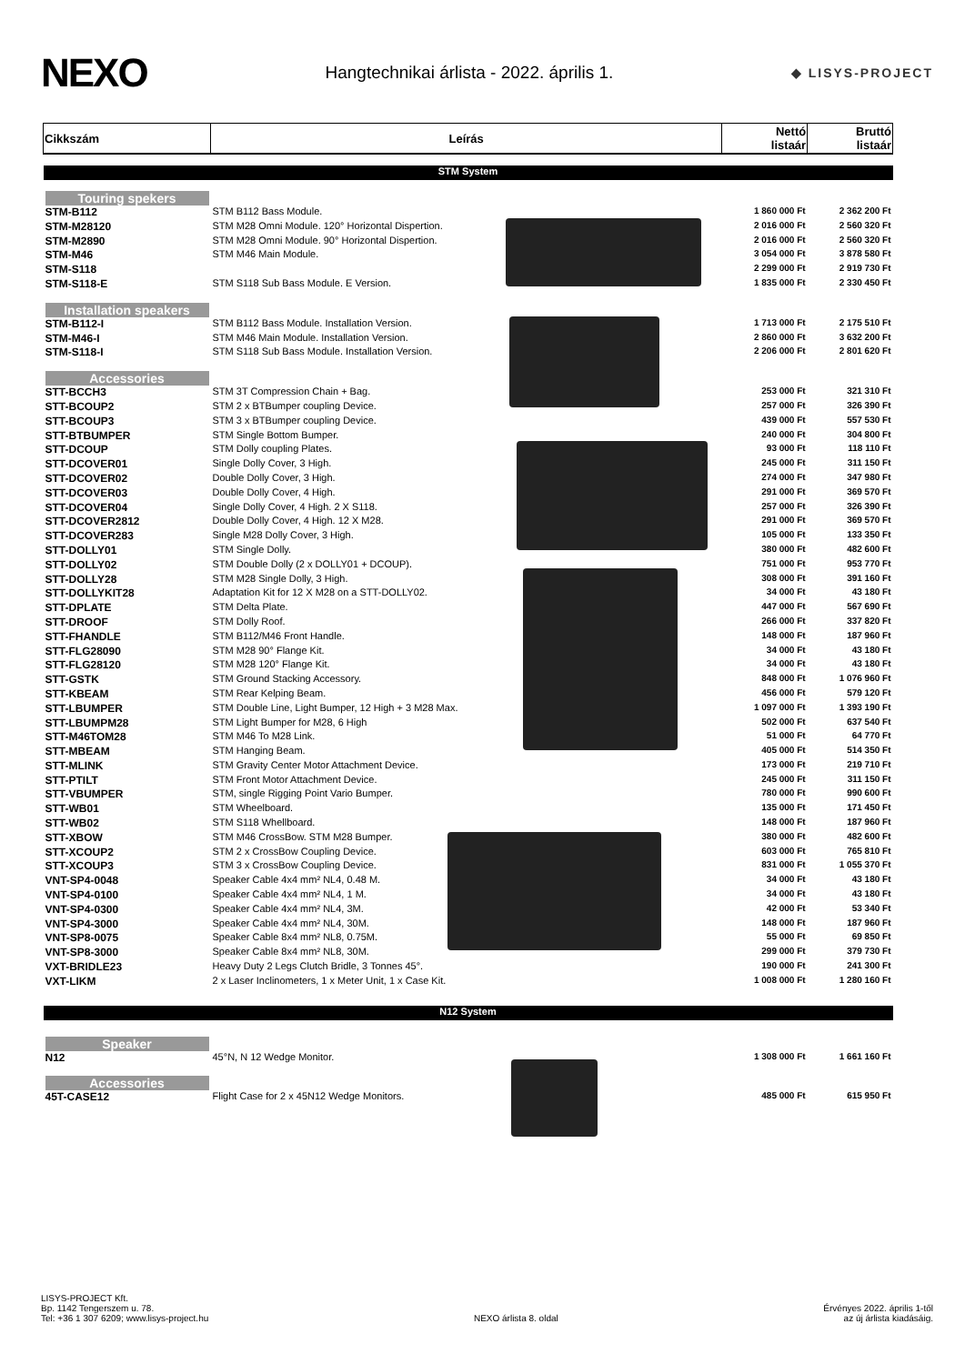NEXO
Hangtechnikai árlista - 2022. április 1.
◆ LISYS-PROJECT
| Cikkszám | Leírás | Nettó listaár | Bruttó listaár |
| --- | --- | --- | --- |
| STM System | | | |
| Touring spekers | | | |
| STM-B112 | STM B112 Bass Module. | 1 860 000 Ft | 2 362 200 Ft |
| STM-M28120 | STM M28 Omni Module. 120° Horizontal Dispertion. | 2 016 000 Ft | 2 560 320 Ft |
| STM-M2890 | STM M28 Omni Module. 90° Horizontal Dispertion. | 2 016 000 Ft | 2 560 320 Ft |
| STM-M46 | STM M46 Main Module. | 3 054 000 Ft | 3 878 580 Ft |
| STM-S118 | | 2 299 000 Ft | 2 919 730 Ft |
| STM-S118-E | STM S118 Sub Bass Module. E Version. | 1 835 000 Ft | 2 330 450 Ft |
| Installation speakers | | | |
| STM-B112-I | STM B112 Bass Module. Installation Version. | 1 713 000 Ft | 2 175 510 Ft |
| STM-M46-I | STM M46 Main Module. Installation Version. | 2 860 000 Ft | 3 632 200 Ft |
| STM-S118-I | STM S118 Sub Bass Module. Installation Version. | 2 206 000 Ft | 2 801 620 Ft |
| Accessories | | | |
| STT-BCCH3 | STM 3T Compression Chain + Bag. | 253 000 Ft | 321 310 Ft |
| STT-BCOUP2 | STM 2 x BTBumper coupling Device. | 257 000 Ft | 326 390 Ft |
| STT-BCOUP3 | STM 3 x BTBumper coupling Device. | 439 000 Ft | 557 530 Ft |
| STT-BTBUMPER | STM Single Bottom Bumper. | 240 000 Ft | 304 800 Ft |
| STT-DCOUP | STM Dolly coupling Plates. | 93 000 Ft | 118 110 Ft |
| STT-DCOVER01 | Single Dolly Cover, 3 High. | 245 000 Ft | 311 150 Ft |
| STT-DCOVER02 | Double Dolly Cover, 3 High. | 274 000 Ft | 347 980 Ft |
| STT-DCOVER03 | Double Dolly Cover, 4 High. | 291 000 Ft | 369 570 Ft |
| STT-DCOVER04 | Single Dolly Cover, 4 High. 2 X S118. | 257 000 Ft | 326 390 Ft |
| STT-DCOVER2812 | Double Dolly Cover, 4 High. 12 X M28. | 291 000 Ft | 369 570 Ft |
| STT-DCOVER283 | Single M28 Dolly Cover, 3 High. | 105 000 Ft | 133 350 Ft |
| STT-DOLLY01 | STM Single Dolly. | 380 000 Ft | 482 600 Ft |
| STT-DOLLY02 | STM Double Dolly (2 x DOLLY01 + DCOUP). | 751 000 Ft | 953 770 Ft |
| STT-DOLLY28 | STM M28 Single Dolly, 3 High. | 308 000 Ft | 391 160 Ft |
| STT-DOLLYKIT28 | Adaptation Kit for 12 X M28 on a STT-DOLLY02. | 34 000 Ft | 43 180 Ft |
| STT-DPLATE | STM Delta Plate. | 447 000 Ft | 567 690 Ft |
| STT-DROOF | STM Dolly Roof. | 266 000 Ft | 337 820 Ft |
| STT-FHANDLE | STM B112/M46 Front Handle. | 148 000 Ft | 187 960 Ft |
| STT-FLG28090 | STM M28 90° Flange Kit. | 34 000 Ft | 43 180 Ft |
| STT-FLG28120 | STM M28 120° Flange Kit. | 34 000 Ft | 43 180 Ft |
| STT-GSTK | STM Ground Stacking Accessory. | 848 000 Ft | 1 076 960 Ft |
| STT-KBEAM | STM Rear Kelping Beam. | 456 000 Ft | 579 120 Ft |
| STT-LBUMPER | STM Double Line, Light Bumper, 12 High + 3 M28 Max. | 1 097 000 Ft | 1 393 190 Ft |
| STT-LBUMPM28 | STM Light Bumper for M28, 6 High | 502 000 Ft | 637 540 Ft |
| STT-M46TOM28 | STM M46 To M28 Link. | 51 000 Ft | 64 770 Ft |
| STT-MBEAM | STM Hanging Beam. | 405 000 Ft | 514 350 Ft |
| STT-MLINK | STM Gravity Center Motor Attachment Device. | 173 000 Ft | 219 710 Ft |
| STT-PTILT | STM Front Motor Attachment Device. | 245 000 Ft | 311 150 Ft |
| STT-VBUMPER | STM, single Rigging Point Vario Bumper. | 780 000 Ft | 990 600 Ft |
| STT-WB01 | STM Wheelboard. | 135 000 Ft | 171 450 Ft |
| STT-WB02 | STM S118 Whellboard. | 148 000 Ft | 187 960 Ft |
| STT-XBOW | STM M46 CrossBow. STM M28 Bumper. | 380 000 Ft | 482 600 Ft |
| STT-XCOUP2 | STM 2 x CrossBow Coupling Device. | 603 000 Ft | 765 810 Ft |
| STT-XCOUP3 | STM 3 x CrossBow Coupling Device. | 831 000 Ft | 1 055 370 Ft |
| VNT-SP4-0048 | Speaker Cable 4x4 mm² NL4, 0.48 M. | 34 000 Ft | 43 180 Ft |
| VNT-SP4-0100 | Speaker Cable 4x4 mm² NL4, 1 M. | 34 000 Ft | 43 180 Ft |
| VNT-SP4-0300 | Speaker Cable 4x4 mm² NL4, 3M. | 42 000 Ft | 53 340 Ft |
| VNT-SP4-3000 | Speaker Cable 4x4 mm² NL4, 30M. | 148 000 Ft | 187 960 Ft |
| VNT-SP8-0075 | Speaker Cable 8x4 mm² NL8, 0.75M. | 55 000 Ft | 69 850 Ft |
| VNT-SP8-3000 | Speaker Cable 8x4 mm² NL8, 30M. | 299 000 Ft | 379 730 Ft |
| VXT-BRIDLE23 | Heavy Duty 2 Legs Clutch Bridle, 3 Tonnes 45°. | 190 000 Ft | 241 300 Ft |
| VXT-LIKM | 2 x Laser Inclinometers, 1 x Meter Unit, 1 x Case Kit. | 1 008 000 Ft | 1 280 160 Ft |
| N12 System | | | |
| Speaker | | | |
| N12 | 45°N, N 12 Wedge Monitor. | 1 308 000 Ft | 1 661 160 Ft |
| Accessories | | | |
| 45T-CASE12 | Flight Case for 2 x 45N12 Wedge Monitors. | 485 000 Ft | 615 950 Ft |
LISYS-PROJECT Kft.
Bp. 1142 Tengerszem u. 78.
Tel: +36 1 307 6209; www.lisys-project.hu
NEXO árlista 8. oldal
Érvényes 2022. április 1-től
az új árlista kiadásáig.